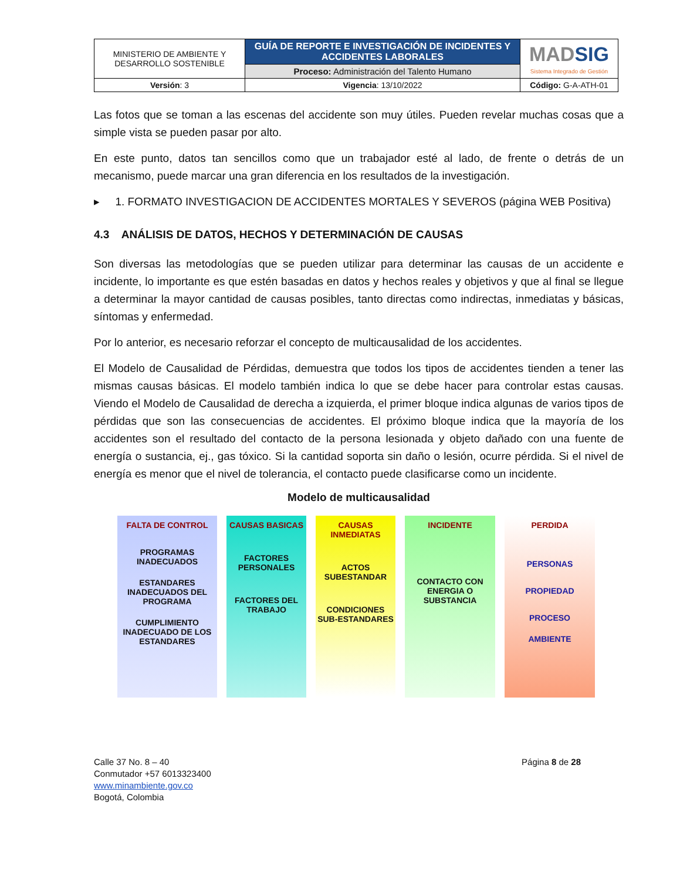| MINISTERIO DE AMBIENTE Y DESARROLLO SOSTENIBLE | GUÍA DE REPORTE E INVESTIGACIÓN DE INCIDENTES Y ACCIDENTES LABORALES | MAD SIG Sistema Integrado de Gestión |
| | Proceso: Administración del Talento Humano | |
| Versión : 3 | Vigencia : 13/10/2022 | Código: G-A-ATH-01 |
Las fotos que se toman a las escenas del accidente son muy útiles. Pueden revelar muchas cosas que a simple vista se pueden pasar por alto.
En este punto, datos tan sencillos como que un trabajador esté al lado, de frente o detrás de un mecanismo, puede marcar una gran diferencia en los resultados de la investigación.
▸ 1. FORMATO INVESTIGACION DE ACCIDENTES MORTALES Y SEVEROS (página WEB Positiva)
4.3 ANÁLISIS DE DATOS, HECHOS Y DETERMINACIÓN DE CAUSAS
Son diversas las metodologías que se pueden utilizar para determinar las causas de un accidente e incidente, lo importante es que estén basadas en datos y hechos reales y objetivos y que al final se llegue a determinar la mayor cantidad de causas posibles, tanto directas como indirectas, inmediatas y básicas, síntomas y enfermedad.
Por lo anterior, es necesario reforzar el concepto de multicausalidad de los accidentes.
El Modelo de Causalidad de Pérdidas, demuestra que todos los tipos de accidentes tienden a tener las mismas causas básicas. El modelo también indica lo que se debe hacer para controlar estas causas. Viendo el Modelo de Causalidad de derecha a izquierda, el primer bloque indica algunas de varios tipos de pérdidas que son las consecuencias de accidentes. El próximo bloque indica que la mayoría de los accidentes son el resultado del contacto de la persona lesionada y objeto dañado con una fuente de energía o sustancia, ej., gas tóxico. Si la cantidad soporta sin daño o lesión, ocurre pérdida. Si el nivel de energía es menor que el nivel de tolerancia, el contacto puede clasificarse como un incidente.
Modelo de multicausalidad
FALTA DE CONTROL
PROGRAMAS INADECUADOS
ESTANDARES INADECUADOS DEL PROGRAMA
CUMPLIMIENTO INADECUADO DE LOS ESTANDARES
CAUSAS BASICAS
FACTORES PERSONALES
FACTORES DEL TRABAJO
CAUSAS INMEDIATAS
ACTOS SUBESTANDAR
CONDICIONES SUB-ESTANDARES
INCIDENTE
CONTACTO CON ENERGIA O SUBSTANCIA
PERDIDA
PERSONAS
PROPIEDAD
PROCESO
AMBIENTE
Calle 37 No. 8 – 40
Conmutador +57 6013323400
www.minambiente.gov.co
Bogotá, Colombia
Página 8 de 28